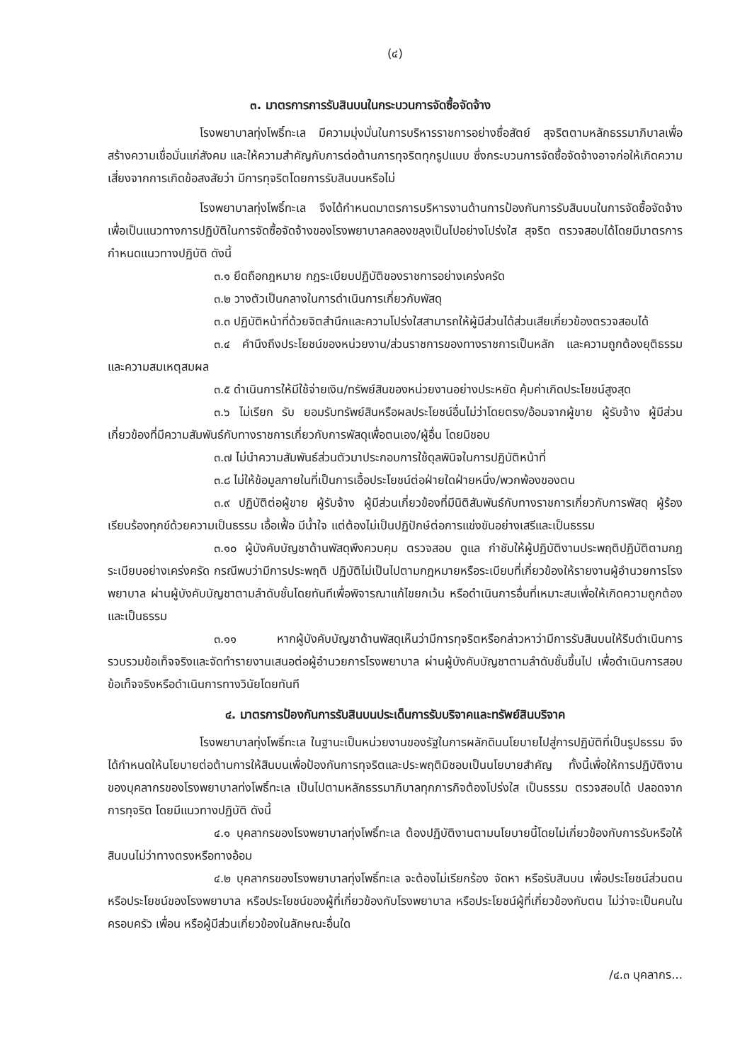(๔)
๓. มาตรการการรับสินบนในกระบวนการจัดซื้อจัดจ้าง
โรงพยาบาลทุ่งโพธิ์ทะเล มีความมุ่งมั่นในการบริหารราชการอย่างซื่อสัตย์ สุจริตตามหลักธรรมาภิบาลเพื่อสร้างความเชื่อมั่นแก่สังคม และให้ความสำคัญกับการต่อต้านการทุจริตทุกรูปแบบ ซึ่งกระบวนการจัดซื้อจัดจ้างอาจก่อให้เกิดความเสี่ยงจากการเกิดข้อสงสัยว่า มีการทุจริตโดยการรับสินบนหรือไม่
โรงพยาบาลทุ่งโพธิ์ทะเล จึงได้กำหนดมาตรการบริหารงานด้านการป้องกันการรับสินบนในการจัดซื้อจัดจ้างเพื่อเป็นแนวทางการปฏิบัติในการจัดซื้อจัดจ้างของโรงพยาบาลคลองขลุงเป็นไปอย่างโปร่งใส สุจริต ตรวจสอบได้โดยมีมาตรการกำหนดแนวทางปฏิบัติ ดังนี้
๓.๑ ยึดถือกฎหมาย กฎระเบียบปฏิบัติของราชการอย่างเคร่งครัด
๓.๒ วางตัวเป็นกลางในการดำเนินการเกี่ยวกับพัสดุ
๓.๓ ปฏิบัติหน้าที่ด้วยจิตสำนึกและความโปร่งใสสามารถให้ผู้มีส่วนได้ส่วนเสียเกี่ยวข้องตรวจสอบได้
๓.๔ คำนึงถึงประโยชน์ของหน่วยงาน/ส่วนราชการของทางราชการเป็นหลัก และความถูกต้องยุติธรรม และความสมเหตุสมผล
๓.๕ ดำเนินการให้มีใช้จ่ายเงิน/ทรัพย์สินของหน่วยงานอย่างประหยัด คุ้มค่าเกิดประโยชน์สูงสุด
๓.๖ ไม่เรียก รับ ยอมรับทรัพย์สินหรือผลประโยชน์อื่นไม่ว่าโดยตรง/อ้อมจากผู้ขาย ผู้รับจ้าง ผู้มีส่วนเกี่ยวข้องที่มีความสัมพันธ์กับทางราชการเกี่ยวกับการพัสดุเพื่อตนเอง/ผู้อื่น โดยมิชอบ
๓.๗ ไม่นำความสัมพันธ์ส่วนตัวมาประกอบการใช้ดุลพินิจในการปฏิบัติหน้าที่
๓.๘ ไม่ให้ข้อมูลภายในที่เป็นการเอื้อประโยชน์ต่อฝ่ายใดฝ่ายหนึ่ง/พวกพ้องของตน
๓.๙ ปฏิบัติต่อผู้ขาย ผู้รับจ้าง ผู้มีส่วนเกี่ยวข้องที่มีนิติสัมพันธ์กับทางราชการเกี่ยวกับการพัสดุ ผู้ร้องเรียนร้องทุกข์ด้วยความเป็นธรรม เอื้อเฟื้อ มีน้ำใจ แต่ต้องไม่เป็นปฏิปักษ์ต่อการแข่งขันอย่างเสรีและเป็นธรรม
๓.๑๐ ผู้บังคับบัญชาด้านพัสดุพึงควบคุม ตรวจสอบ ดูแล กำชับให้ผู้ปฏิบัติงานประพฤติปฏิบัติตามกฎระเบียบอย่างเคร่งครัด กรณีพบว่ามีการประพฤติ ปฏิบัติไม่เป็นไปตามกฎหมายหรือระเบียบที่เกี่ยวข้องให้รายงานผู้อำนวยการโรงพยาบาล ผ่านผู้บังคับบัญชาตามลำดับชั้นโดยทันทีเพื่อพิจารณาแก้ไขยกเว้น หรือดำเนินการอื่นที่เหมาะสมเพื่อให้เกิดความถูกต้องและเป็นธรรม
๓.๑๑ หากผู้บังคับบัญชาด้านพัสดุเห็นว่ามีการทุจริตหรือกล่าวหาว่ามีการรับสินบนให้รีบดำเนินการรวบรวมข้อเท็จจริงและจัดทำรายงานเสนอต่อผู้อำนวยการโรงพยาบาล ผ่านผู้บังคับบัญชาตามลำดับชั้นขึ้นไป เพื่อดำเนินการสอบข้อเท็จจริงหรือดำเนินการทางวินัยโดยทันที
๔. มาตรการป้องกันการรับสินบนประเด็นการรับบริจาคและทรัพย์สินบริจาค
โรงพยาบาลทุ่งโพธิ์ทะเล ในฐานะเป็นหน่วยงานของรัฐในการผลักดินนโยบายไปสู่การปฏิบัติที่เป็นรูปธรรม จึงได้กำหนดให้นโยบายต่อต้านการให้สินบนเพื่อป้องกันการทุจริตและประพฤติมิชอบเป็นนโยบายสำคัญ ทั้งนี้เพื่อให้การปฏิบัติงานของบุคลากรของโรงพยาบาลท่งโพธิ์ทะเล เป็นไปตามหลักธรรมาภิบาลทุกภารกิจต้องโปร่งใส เป็นธรรม ตรวจสอบได้ ปลอดจากการทุจริต โดยมีแนวทางปฏิบัติ ดังนี้
๔.๑ บุคลากรของโรงพยาบาลทุ่งโพธิ์ทะเล ต้องปฏิบัติงานตามนโยบายนี้โดยไม่เกี่ยวข้องกับการรับหรือให้สินบนไม่ว่าทางตรงหรือทางอ้อม
๔.๒ บุคลากรของโรงพยาบาลทุ่งโพธิ์ทะเล จะต้องไม่เรียกร้อง จัดหา หรือรับสินบน เพื่อประโยชน์ส่วนตนหรือประโยชน์ของโรงพยาบาล หรือประโยชน์ของผู้ที่เกี่ยวข้องกับโรงพยาบาล หรือประโยชน์ผู้ที่เกี่ยวข้องกับตน ไม่ว่าจะเป็นคนในครอบครัว เพื่อน หรือผู้มีส่วนเกี่ยวข้องในลักษณะอื่นใด
/๔.๓ บุคลากร...